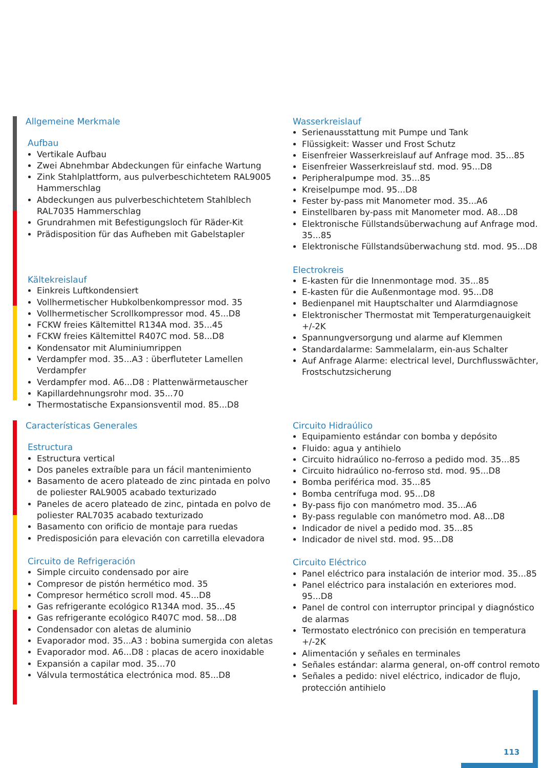Allgemeine Merkmale
Aufbau
Vertikale Aufbau
Zwei Abnehmbar Abdeckungen für einfache Wartung
Zink Stahlplattform, aus pulverbeschichtetem RAL9005 Hammerschlag
Abdeckungen aus pulverbeschichtetem Stahlblech RAL7035 Hammerschlag
Grundrahmen mit Befestigungsloch für Räder-Kit
Prädisposition für das Aufheben mit Gabelstapler
Kältekreislauf
Einkreis Luftkondensiert
Vollhermetischer Hubkolbenkompressor mod. 35
Vollhermetischer Scrollkompressor mod. 45...D8
FCKW freies Kältemittel R134A mod. 35...45
FCKW freies Kältemittel R407C mod. 58...D8
Kondensator mit Aluminiumrippen
Verdampfer mod. 35...A3 : überfluteter Lamellen Verdampfer
Verdampfer mod. A6...D8 : Plattenwärmetauscher
Kapillardehnungsrohr mod. 35...70
Thermostatische Expansionsventil mod. 85...D8
Wasserkreislauf
Serienausstattung mit Pumpe und Tank
Flüssigkeit: Wasser und Frost Schutz
Eisenfreier Wasserkreislauf auf Anfrage mod. 35...85
Eisenfreier Wasserkreislauf std. mod. 95...D8
Peripheralpumpe mod. 35...85
Kreiselpumpe mod. 95...D8
Fester by-pass mit Manometer mod. 35...A6
Einstellbaren by-pass mit Manometer mod. A8...D8
Elektronische Füllstandsüberwachung auf Anfrage mod. 35...85
Elektronische Füllstandsüberwachung std. mod. 95...D8
Electrokreis
E-kasten für die Innenmontage mod. 35...85
E-kasten für die Außenmontage mod. 95...D8
Bedienpanel mit Hauptschalter und Alarmdiagnose
Elektronischer Thermostat mit Temperaturgenauigkeit +/-2K
Spannungversorgung und alarme auf Klemmen
Standardalarme: Sammelalarm, ein-aus Schalter
Auf Anfrage Alarme: electrical level, Durchflusswächter, Frostschutzsicherung
Características Generales
Estructura
Estructura vertical
Dos paneles extraíble para un fácil mantenimiento
Basamento de acero plateado de zinc pintada en polvo de poliester RAL9005 acabado texturizado
Paneles de acero plateado de zinc, pintada en polvo de poliester RAL7035 acabado texturizado
Basamento con orificio de montaje para ruedas
Predisposición para elevación con carretilla elevadora
Circuito de Refrigeración
Simple circuito condensado por aire
Compresor de pistón hermético mod. 35
Compresor hermético scroll mod. 45...D8
Gas refrigerante ecológico R134A mod. 35...45
Gas refrigerante ecológico R407C mod. 58...D8
Condensador con aletas de aluminio
Evaporador mod. 35...A3 : bobina sumergida con aletas
Evaporador mod. A6...D8 : placas de acero inoxidable
Expansión a capilar mod. 35...70
Válvula termostática electrónica mod. 85...D8
Circuito Hidraúlico
Equipamiento estándar con bomba y depósito
Fluido: agua y antihielo
Circuito hidraúlico no-ferroso a pedido mod. 35...85
Circuito hidraúlico no-ferroso std. mod. 95...D8
Bomba periférica mod. 35...85
Bomba centrífuga mod. 95...D8
By-pass fijo con manómetro mod. 35...A6
By-pass regulable con manómetro mod. A8...D8
Indicador de nivel a pedido mod. 35...85
Indicador de nivel std. mod. 95...D8
Circuito Eléctrico
Panel eléctrico para instalación de interior mod. 35...85
Panel eléctrico para instalación en exteriores mod. 95...D8
Panel de control con interruptor principal y diagnóstico de alarmas
Termostato electrónico con precisión en temperatura +/-2K
Alimentación y señales en terminales
Señales estándar: alarma general, on-off control remoto
Señales a pedido: nivel eléctrico, indicador de flujo, protección antihielo
113